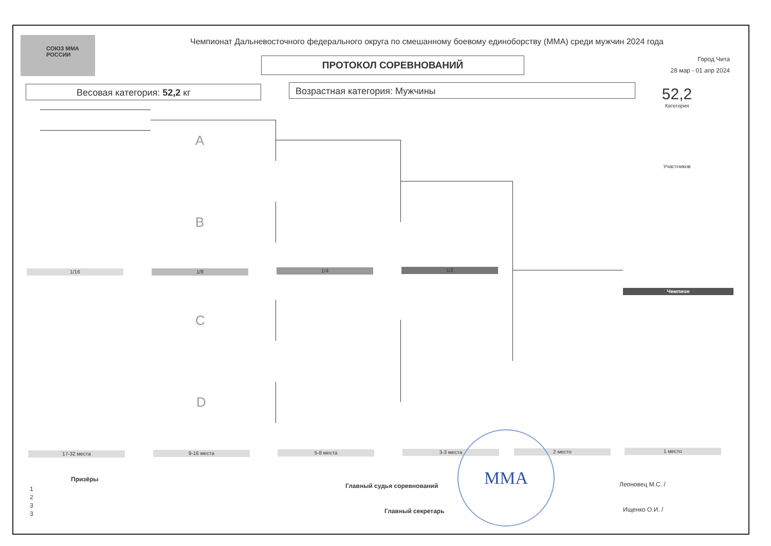СОЮЗ ММА РОССИИ
Чемпионат Дальневосточного федерального округа по смешанному боевому единоборству (ММА) среди мужчин 2024 года
ПРОТОКОЛ СОРЕВНОВАНИЙ
Город Чита
28 мар - 01 апр 2024
Весовая категория: 52,2 кг Возрастная категория: Мужчины
52,2
Категория
Участников
A
B
C
D
1/16 1/8 1/4 1/2
Чемпион
17-32 места 9-16 места 5-8 места 3-3 места 2 место 1 место
Призёры
1
2
3
3
Главный судья соревнований Леоновец М.С. /
Главный секретарь Ищенко О.И. /
MMA